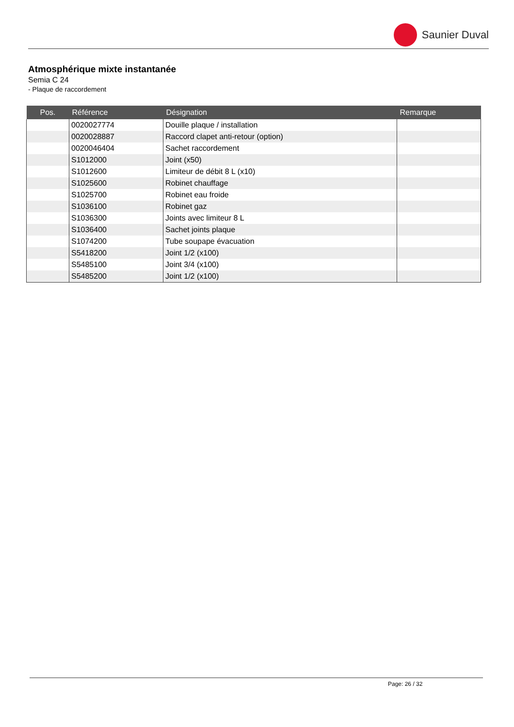Saunier Duval
Atmosphérique mixte instantanée
Semia C 24
- Plaque de raccordement
| Pos. | Référence | Désignation | Remarque |
| --- | --- | --- | --- |
| | 0020027774 | Douille plaque / installation | |
| | 0020028887 | Raccord clapet anti-retour (option) | |
| | 0020046404 | Sachet raccordement | |
| | S1012000 | Joint (x50) | |
| | S1012600 | Limiteur de débit 8 L (x10) | |
| | S1025600 | Robinet chauffage | |
| | S1025700 | Robinet eau froide | |
| | S1036100 | Robinet gaz | |
| | S1036300 | Joints avec limiteur 8 L | |
| | S1036400 | Sachet joints plaque | |
| | S1074200 | Tube soupape évacuation | |
| | S5418200 | Joint 1/2 (x100) | |
| | S5485100 | Joint 3/4 (x100) | |
| | S5485200 | Joint 1/2 (x100) | |
Page: 26 / 32